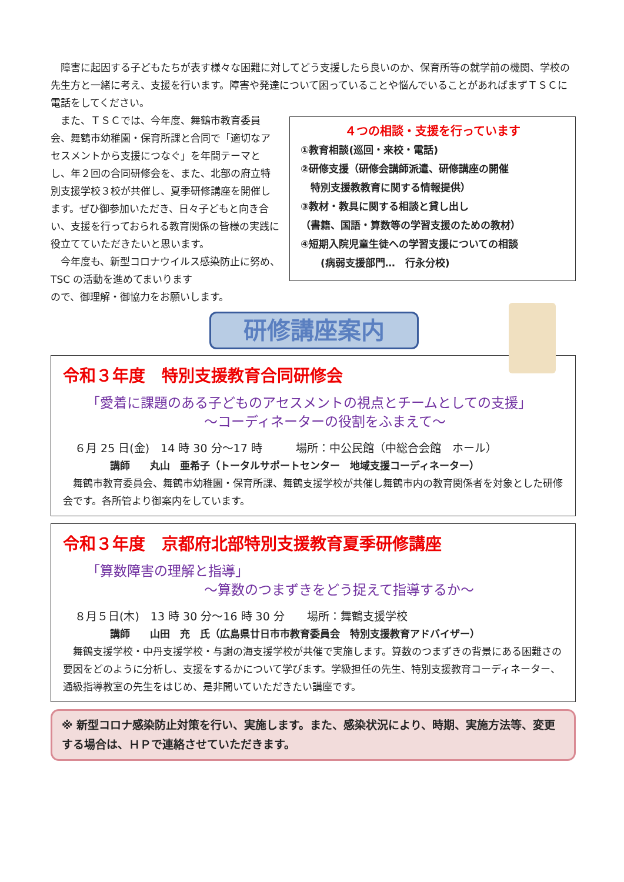障害に起因する子どもたちが表す様々な困難に対してどう支援したら良いのか、保育所等の就学前の機関、学校の先生方と一緒に考え、支援を行います。障害や発達について困っていることや悩んでいることがあればまずＴＳＣに電話をしてください。
　また、ＴＳＣでは、今年度、舞鶴市教育委員会、舞鶴市幼稚園・保育所課と合同で「適切なアセスメントから支援につなぐ」を年間テーマとし、年２回の合同研修会を、また、北部の府立特別支援学校３校が共催し、夏季研修講座を開催します。ぜひ御参加いただき、日々子どもと向き合い、支援を行っておられる教育関係の皆様の実践に役立てていただきたいと思います。
　今年度も、新型コロナウイルス感染防止に努め、TSC の活動を進めてまいります
ので、御理解・御協力をお願いします。
４つの相談・支援を行っています
①教育相談(巡回・来校・電話)
②研修支援（研修会講師派遣、研修講座の開催
　特別支援教教育に関する情報提供）
③教材・教具に関する相談と貸し出し
（書籍、国語・算数等の学習支援のための教材）
④短期入院児童生徒への学習支援についての相談
　　(病弱支援部門…　行永分校)
研修講座案内
令和３年度　特別支援教育合同研修会
「愛着に課題のある子どものアセスメントの視点とチームとしての支援」
～コーディネーターの役割をふまえて～
６月 25 日(金)　14 時 30 分～17 時　　　場所：中公民館（中総合会館　ホール）
講師　　丸山　亜希子（トータルサポートセンター　地域支援コーディネーター）
　舞鶴市教育委員会、舞鶴市幼稚園・保育所課、舞鶴支援学校が共催し舞鶴市内の教育関係者を対象とした研修会です。各所管より御案内をしています。
令和３年度　京都府北部特別支援教育夏季研修講座
「算数障害の理解と指導」
～算数のつまずきをどう捉えて指導するか～
８月５日(木)　13 時 30 分～16 時 30 分　　場所：舞鶴支援学校
講師　　山田　充　氏（広島県廿日市市教育委員会　特別支援教育アドバイザー）
　舞鶴支援学校・中丹支援学校・与謝の海支援学校が共催で実施します。算数のつまずきの背景にある困難さの要因をどのように分析し、支援をするかについて学びます。学級担任の先生、特別支援教育コーディネーター、通級指導教室の先生をはじめ、是非聞いていただきたい講座です。
※ 新型コロナ感染防止対策を行い、実施します。また、感染状況により、時期、実施方法等、変更する場合は、ＨＰで連絡させていただきます。